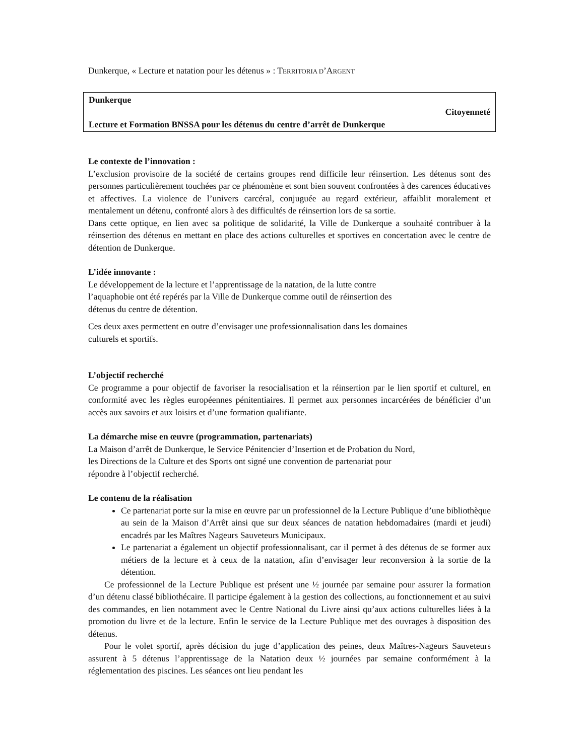Dunkerque, « Lecture et natation pour les détenus » : TERRITORIA D’ARGENT
Dunkerque
Citoyenneté
Lecture et Formation BNSSA pour les détenus du centre d’arrêt de Dunkerque
Le contexte de l’innovation :
L’exclusion provisoire de la société de certains groupes rend difficile leur réinsertion. Les détenus sont des personnes particulièrement touchées par ce phénomène et sont bien souvent confrontées à des carences éducatives et affectives. La violence de l’univers carcéral, conjuguée au regard extérieur, affaiblit moralement et mentalement un détenu, confronté alors à des difficultés de réinsertion lors de sa sortie.
Dans cette optique, en lien avec sa politique de solidarité, la Ville de Dunkerque a souhaité contribuer à la réinsertion des détenus en mettant en place des actions culturelles et sportives en concertation avec le centre de détention de Dunkerque.
L’idée innovante :
Le développement de la lecture et l’apprentissage de la natation, de la lutte contre
l’aquaphobie ont été repérés par la Ville de Dunkerque comme outil de réinsertion des
détenus du centre de détention.
Ces deux axes permettent en outre d’envisager une professionnalisation dans les domaines
culturels et sportifs.
L’objectif recherché
Ce programme a pour objectif de favoriser la resocialisation et la réinsertion par le lien sportif et culturel, en conformité avec les règles européennes pénitentiaires. Il permet aux personnes incarcérées de bénéficier d’un accès aux savoirs et aux loisirs et d’une formation qualifiante.
La démarche mise en œuvre (programmation, partenariats)
La Maison d’arrêt de Dunkerque, le Service Pénitencier d’Insertion et de Probation du Nord,
les Directions de la Culture et des Sports ont signé une convention de partenariat pour
répondre à l’objectif recherché.
Le contenu de la réalisation
Ce partenariat porte sur la mise en œuvre par un professionnel de la Lecture Publique d’une bibliothèque au sein de la Maison d’Arrêt ainsi que sur deux séances de natation hebdomadaires (mardi et jeudi) encadrés par les Maîtres Nageurs Sauveteurs Municipaux.
Le partenariat a également un objectif professionnalisant, car il permet à des détenus de se former aux métiers de la lecture et à ceux de la natation, afin d’envisager leur reconversion à la sortie de la détention.
Ce professionnel de la Lecture Publique est présent une ½ journée par semaine pour assurer la formation d’un détenu classé bibliothécaire. Il participe également à la gestion des collections, au fonctionnement et au suivi des commandes, en lien notamment avec le Centre National du Livre ainsi qu’aux actions culturelles liées à la promotion du livre et de la lecture. Enfin le service de la Lecture Publique met des ouvrages à disposition des détenus.
Pour le volet sportif, après décision du juge d’application des peines, deux Maîtres-Nageurs Sauveteurs assurent à 5 détenus l’apprentissage de la Natation deux ½ journées par semaine conformément à la réglementation des piscines. Les séances ont lieu pendant les